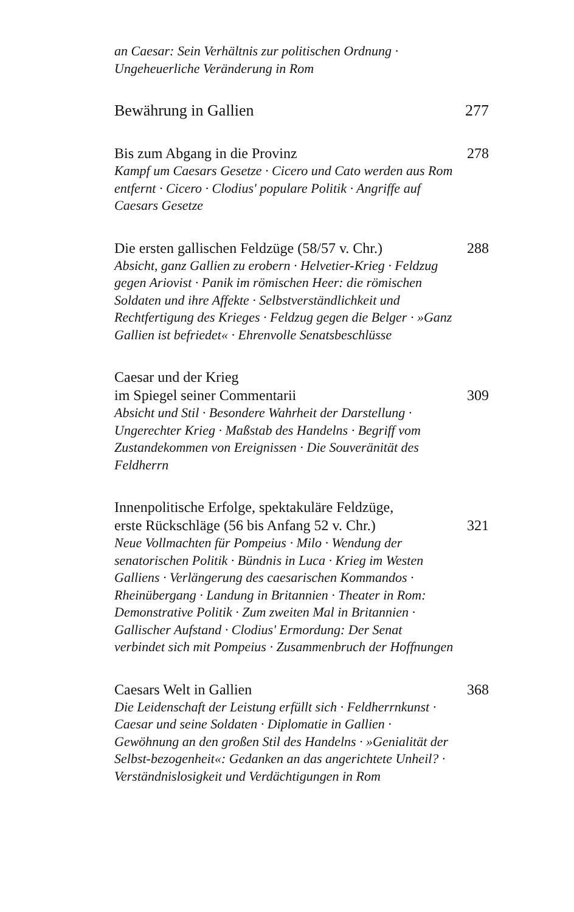an Caesar: Sein Verhältnis zur politischen Ordnung ·
Ungeheuerliche Veränderung in Rom
Bewährung in Gallien 277
Bis zum Abgang in die Provinz 278
Kampf um Caesars Gesetze · Cicero und Cato werden aus Rom entfernt · Cicero · Clodius' populare Politik · Angriffe auf Caesars Gesetze
Die ersten gallischen Feldzüge (58/57 v. Chr.) 288
Absicht, ganz Gallien zu erobern · Helvetier-Krieg · Feldzug gegen Ariovist · Panik im römischen Heer: die römischen Soldaten und ihre Affekte · Selbstverständlichkeit und Rechtfertigung des Krieges · Feldzug gegen die Belger · »Ganz Gallien ist befriedet« · Ehrenvolle Senatsbeschlüsse
Caesar und der Krieg
im Spiegel seiner Commentarii 309
Absicht und Stil · Besondere Wahrheit der Darstellung · Ungerechter Krieg · Maßstab des Handelns · Begriff vom Zustandekommen von Ereignissen · Die Souveränität des Feldherrn
Innenpolitische Erfolge, spektakuläre Feldzüge,
erste Rückschläge (56 bis Anfang 52 v. Chr.) 321
Neue Vollmachten für Pompeius · Milo · Wendung der senatorischen Politik · Bündnis in Luca · Krieg im Westen Galliens · Verlängerung des caesarischen Kommandos · Rheinübergang · Landung in Britannien · Theater in Rom: Demonstrative Politik · Zum zweiten Mal in Britannien · Gallischer Aufstand · Clodius' Ermordung: Der Senat verbindet sich mit Pompeius · Zusammenbruch der Hoffnungen
Caesars Welt in Gallien 368
Die Leidenschaft der Leistung erfüllt sich · Feldherrnkunst · Caesar und seine Soldaten · Diplomatie in Gallien · Gewöhnung an den großen Stil des Handelns · »Genialität der Selbst-bezogenheit«: Gedanken an das angerichtete Unheil? · Verständnislosigkeit und Verdächtigungen in Rom